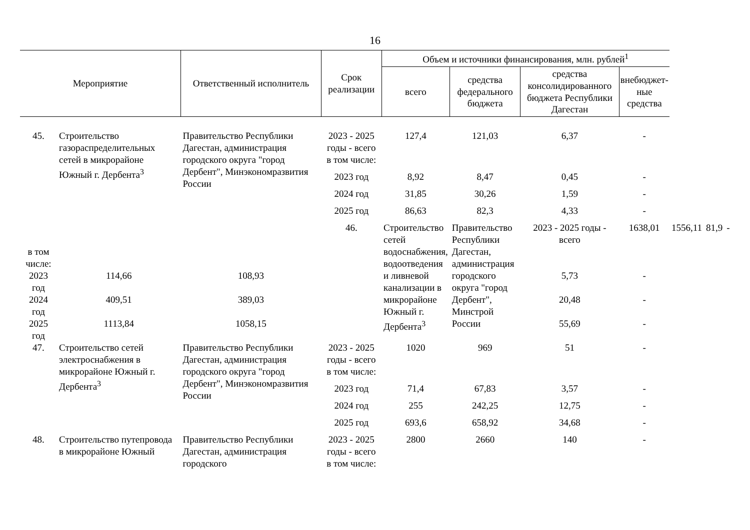16
| Мероприятие | | Ответственный исполнитель | Срок реализации | Объем и источники финансирования, млн. рублей<sup>1</sup> | | | | | | |
| --- | --- | --- | --- | --- | --- | --- | --- | --- | --- | --- |
| | | | | всего | средства федерального бюджета | средства консолидированного бюджета Республики Дагестан | внебюджет-ные средства | | | |
| 45. | Строительство газораспределительных сетей в микрорайоне Южный г. Дербента<sup>3</sup> | Правительство Республики Дагестан, администрация городского округа "город Дербент", Минэкономразвития России | 2023 - 2025 годы - всего | 127,4 | 121,03 | 6,37 | - | | | |
| | | | в том числе: | | | | | | | |
| | | | 2023 год | 8,92 | 8,47 | 0,45 | - | | | |
| | | | 2024 год | 31,85 | 30,26 | 1,59 | - | | | |
| | | | 2025 год | 86,63 | 82,3 | 4,33 | - | | | |
| | | | 46. | Строительство сетей водоснабжения, водоотведения и ливневой канализации в микрорайоне Южный г. Дербента<sup>3</sup> | Правительство Республики Дагестан, администрация городского округа "город Дербент", Минстрой России | 2023 - 2025 годы - всего | 1638,01 | 1556,11 | 81,9 | - |
| в том числе: | | | | | | | | | | |
| 2023 год | 114,66 | 108,93 | | | | 5,73 | - | | | |
| 2024 год | 409,51 | 389,03 | | | | 20,48 | - | | | |
| 2025 год | 1113,84 | 1058,15 | | | | 55,69 | - | | | |
| 47. | Строительство сетей электроснабжения в микрорайоне Южный г. Дербента<sup>3</sup> | Правительство Республики Дагестан, администрация городского округа "город Дербент", Минэкономразвития России | 2023 - 2025 годы - всего | 1020 | 969 | 51 | - | | | |
| | | | в том числе: | | | | | | | |
| | | | 2023 год | 71,4 | 67,83 | 3,57 | - | | | |
| | | | 2024 год | 255 | 242,25 | 12,75 | - | | | |
| | | | 2025 год | 693,6 | 658,92 | 34,68 | - | | | |
| 48. | Строительство путепровода в микрорайоне Южный | Правительство Республики Дагестан, администрация городского | 2023 - 2025 годы - всего | 2800 | 2660 | 140 | - | | | |
| | | | в том числе: | | | | | | | |